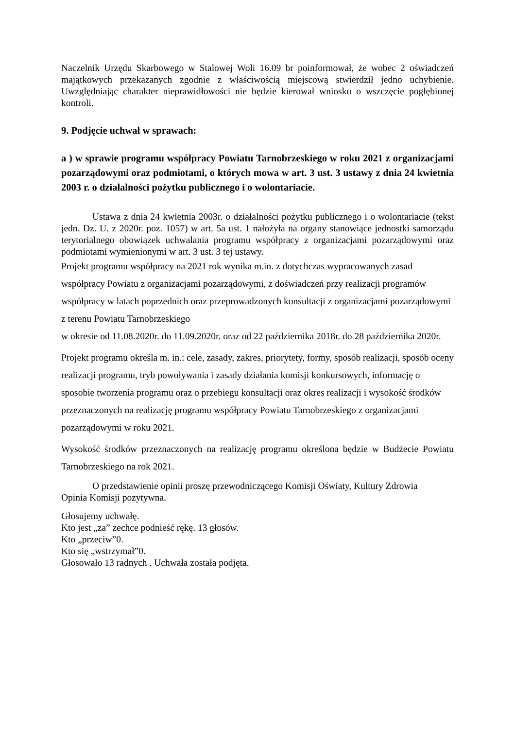Naczelnik Urzędu Skarbowego w Stalowej Woli 16.09 br poinformował, że wobec 2 oświadczeń majątkowych przekazanych zgodnie z właściwością miejscową stwierdził jedno uchybienie. Uwzględniając charakter nieprawidłowości nie będzie kierował wniosku o wszczęcie pogłębionej kontroli.
9. Podjęcie uchwał w sprawach:
a ) w sprawie programu współpracy Powiatu Tarnobrzeskiego w roku 2021 z organizacjami pozarządowymi oraz podmiotami, o których mowa w art. 3 ust. 3 ustawy z dnia 24 kwietnia 2003 r. o działalności pożytku publicznego i o wolontariacie.
Ustawa z dnia 24 kwietnia 2003r. o działalności pożytku publicznego i o wolontariacie (tekst jedn. Dz. U. z 2020r. poz. 1057) w art. 5a ust. 1 nałożyła na organy stanowiące jednostki samorządu terytorialnego obowiązek uchwalania programu współpracy z organizacjami pozarządowymi oraz podmiotami wymienionymi w art. 3 ust. 3 tej ustawy.
Projekt programu współpracy na 2021 rok wynika m.in. z dotychczas wypracowanych zasad współpracy Powiatu z organizacjami pozarządowymi, z doświadczeń przy realizacji programów współpracy w latach poprzednich oraz przeprowadzonych konsultacji z organizacjami pozarządowymi z terenu Powiatu Tarnobrzeskiego
w okresie od 11.08.2020r. do 11.09.2020r. oraz od 22 października 2018r. do 28 października 2020r.
Projekt programu określa m. in.: cele, zasady, zakres, priorytety, formy, sposób realizacji, sposób oceny realizacji programu, tryb powoływania i zasady działania komisji konkursowych, informację o sposobie tworzenia programu oraz o przebiegu konsultacji oraz okres realizacji i wysokość środków przeznaczonych na realizację programu współpracy Powiatu Tarnobrzeskiego z organizacjami pozarządowymi w roku 2021.
Wysokość środków przeznaczonych na realizację programu określona będzie w Budżecie Powiatu Tarnobrzeskiego na rok 2021.
O przedstawienie opinii proszę przewodniczącego Komisji Oświaty, Kultury Zdrowia
Opinia Komisji pozytywna.
Głosujemy uchwałę.
Kto jest „za” zechce podnieść rękę. 13 głosów.
Kto „przeciw”0.
Kto się „wstrzymał”0.
Głosowało 13 radnych . Uchwała została podjęta.